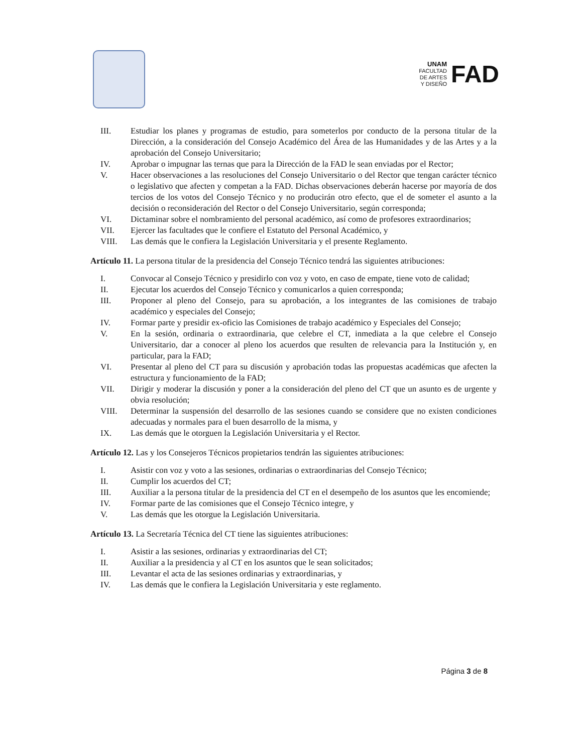UNAM
FACULTAD
DE ARTES
Y DISEÑO
FAD
III. Estudiar los planes y programas de estudio, para someterlos por conducto de la persona titular de la Dirección, a la consideración del Consejo Académico del Área de las Humanidades y de las Artes y a la aprobación del Consejo Universitario;
IV. Aprobar o impugnar las ternas que para la Dirección de la FAD le sean enviadas por el Rector;
V. Hacer observaciones a las resoluciones del Consejo Universitario o del Rector que tengan carácter técnico o legislativo que afecten y competan a la FAD. Dichas observaciones deberán hacerse por mayoría de dos tercios de los votos del Consejo Técnico y no producirán otro efecto, que el de someter el asunto a la decisión o reconsideración del Rector o del Consejo Universitario, según corresponda;
VI. Dictaminar sobre el nombramiento del personal académico, así como de profesores extraordinarios;
VII. Ejercer las facultades que le confiere el Estatuto del Personal Académico, y
VIII. Las demás que le confiera la Legislación Universitaria y el presente Reglamento.
Artículo 11. La persona titular de la presidencia del Consejo Técnico tendrá las siguientes atribuciones:
I. Convocar al Consejo Técnico y presidirlo con voz y voto, en caso de empate, tiene voto de calidad;
II. Ejecutar los acuerdos del Consejo Técnico y comunicarlos a quien corresponda;
III. Proponer al pleno del Consejo, para su aprobación, a los integrantes de las comisiones de trabajo académico y especiales del Consejo;
IV. Formar parte y presidir ex-oficio las Comisiones de trabajo académico y Especiales del Consejo;
V. En la sesión, ordinaria o extraordinaria, que celebre el CT, inmediata a la que celebre el Consejo Universitario, dar a conocer al pleno los acuerdos que resulten de relevancia para la Institución y, en particular, para la FAD;
VI. Presentar al pleno del CT para su discusión y aprobación todas las propuestas académicas que afecten la estructura y funcionamiento de la FAD;
VII. Dirigir y moderar la discusión y poner a la consideración del pleno del CT que un asunto es de urgente y obvia resolución;
VIII. Determinar la suspensión del desarrollo de las sesiones cuando se considere que no existen condiciones adecuadas y normales para el buen desarrollo de la misma, y
IX. Las demás que le otorguen la Legislación Universitaria y el Rector.
Artículo 12. Las y los Consejeros Técnicos propietarios tendrán las siguientes atribuciones:
I. Asistir con voz y voto a las sesiones, ordinarias o extraordinarias del Consejo Técnico;
II. Cumplir los acuerdos del CT;
III. Auxiliar a la persona titular de la presidencia del CT en el desempeño de los asuntos que les encomiende;
IV. Formar parte de las comisiones que el Consejo Técnico integre, y
V. Las demás que les otorgue la Legislación Universitaria.
Artículo 13. La Secretaría Técnica del CT tiene las siguientes atribuciones:
I. Asistir a las sesiones, ordinarias y extraordinarias del CT;
II. Auxiliar a la presidencia y al CT en los asuntos que le sean solicitados;
III. Levantar el acta de las sesiones ordinarias y extraordinarias, y
IV. Las demás que le confiera la Legislación Universitaria y este reglamento.
Página 3 de 8